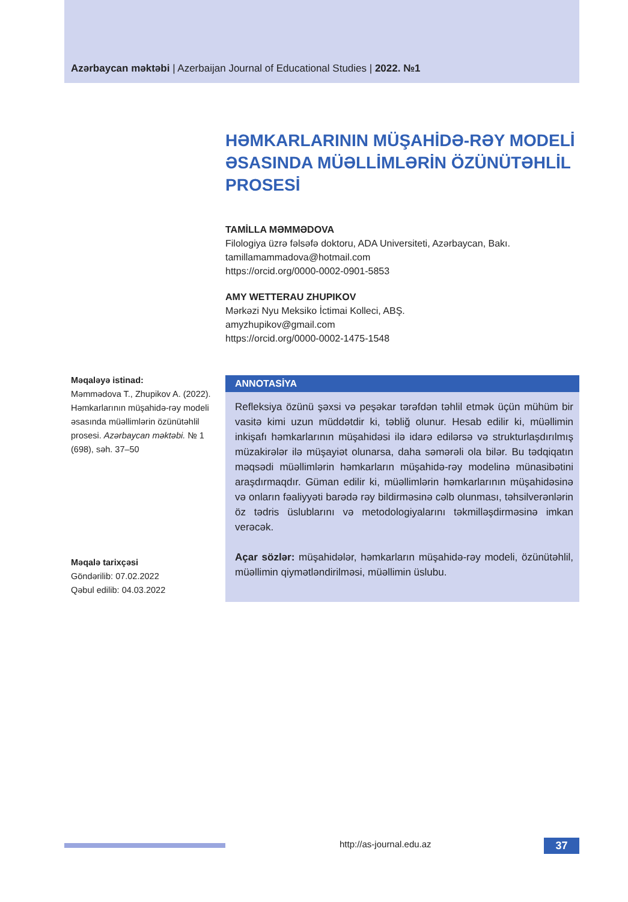Azərbaycan məktəbi | Azerbaijan Journal of Educational Studies | 2022. №1
HƏMKARLARININ MÜŞAHİDƏ-RƏY MODELİ ƏSASINDA MÜƏLLİMLƏRİN ÖZÜNÜTƏHLİL PROSESİ
TAMİLLA MƏMMƏDOVA
Filologiya üzrə fəlsəfə doktoru, ADA Universiteti, Azərbaycan, Bakı.
tamillamammadova@hotmail.com
https://orcid.org/0000-0002-0901-5853
AMY WETTERAU ZHUPIKOV
Mərkəzi Nyu Meksiko İctimai Kolleci, ABŞ.
amyzhupikov@gmail.com
https://orcid.org/0000-0002-1475-1548
Məqaləyə istinad:
Məmmədova T., Zhupikov A. (2022). Həmkarlarının müşahidə-rəy modeli əsasında müəllimlərin özünütəhlil prosesi. Azərbaycan məktəbi. № 1 (698), səh. 37–50
Məqalə tarixçəsi
Göndərilib: 07.02.2022
Qəbul edilib: 04.03.2022
ANNOTASİYA
Refleksiya özünü şəxsi və peşəkar tərəfdən təhlil etmək üçün mühüm bir vasitə kimi uzun müddətdir ki, təbliğ olunur. Hesab edilir ki, müəllimin inkişafı həmkarlarının müşahidəsi ilə idarə edilərsə və strukturlaşdırılmış müzakirələr ilə müşayiət olunarsa, daha səmərəli ola bilər. Bu tədqiqatın məqsədi müəllimlərin həmkarların müşahidə-rəy modelinə münasibətini araşdırmaqdır. Güman edilir ki, müəllimlərin həmkarlarının müşahidəsinə və onların fəaliyyəti barədə rəy bildirməsinə cəlb olunması, təhsilverənlərin öz tədris üslublarını və metodologiyalarını təkmilləşdirməsinə imkan verəcək.
Açar sözlər: müşahidələr, həmkarların müşahidə-rəy modeli, özünütəhlil, müəllimin qiymətləndirilməsi, müəllimin üslubu.
http://as-journal.edu.az 37